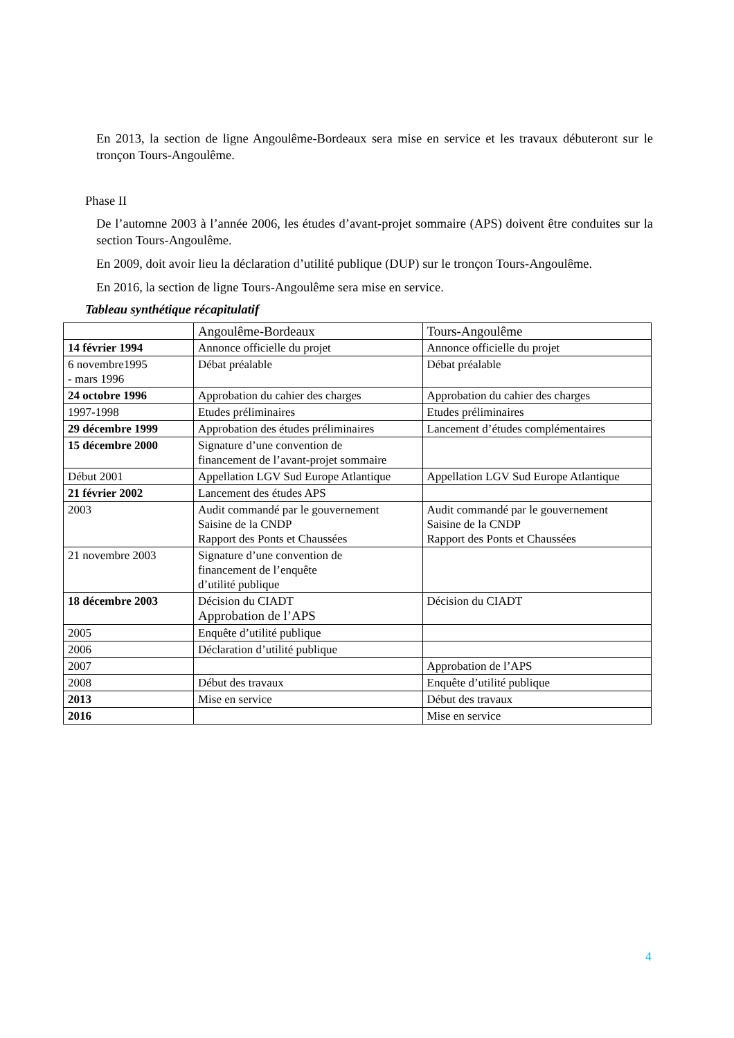En 2013, la section de ligne Angoulême-Bordeaux sera mise en service et les travaux débuteront sur le tronçon Tours-Angoulême.
Phase II
De l’automne 2003 à l’année 2006, les études d’avant-projet sommaire (APS) doivent être conduites sur la section Tours-Angoulême.
En 2009, doit avoir lieu la déclaration d’utilité publique (DUP) sur le tronçon Tours-Angoulême.
En 2016, la section de ligne Tours-Angoulême sera mise en service.
Tableau synthétique récapitulatif
| | Angoulême-Bordeaux | Tours-Angoulême |
| 14 février 1994 | Annonce officielle du projet | Annonce officielle du projet |
| 6 novembre1995 - mars 1996 | Débat préalable | Débat préalable |
| 24 octobre 1996 | Approbation du cahier des charges | Approbation du cahier des charges |
| 1997-1998 | Etudes préliminaires | Etudes préliminaires |
| 29 décembre 1999 | Approbation des études préliminaires | Lancement d’études complémentaires |
| 15 décembre 2000 | Signature d’une convention de financement de l’avant-projet sommaire | |
| Début 2001 | Appellation LGV Sud Europe Atlantique | Appellation LGV Sud Europe Atlantique |
| 21 février 2002 | Lancement des études APS | |
| 2003 | Audit commandé par le gouvernement Saisine de la CNDP Rapport des Ponts et Chaussées | Audit commandé par le gouvernement Saisine de la CNDP Rapport des Ponts et Chaussées |
| 21 novembre 2003 | Signature d’une convention de financement de l’enquête d’utilité publique | |
| 18 décembre 2003 | Décision du CIADT Approbation de l’APS | Décision du CIADT |
| 2005 | Enquête d’utilité publique | |
| 2006 | Déclaration d’utilité publique | |
| 2007 | | Approbation de l’APS |
| 2008 | Début des travaux | Enquête d’utilité publique |
| 2013 | Mise en service | Début des travaux |
| 2016 | | Mise en service |
4